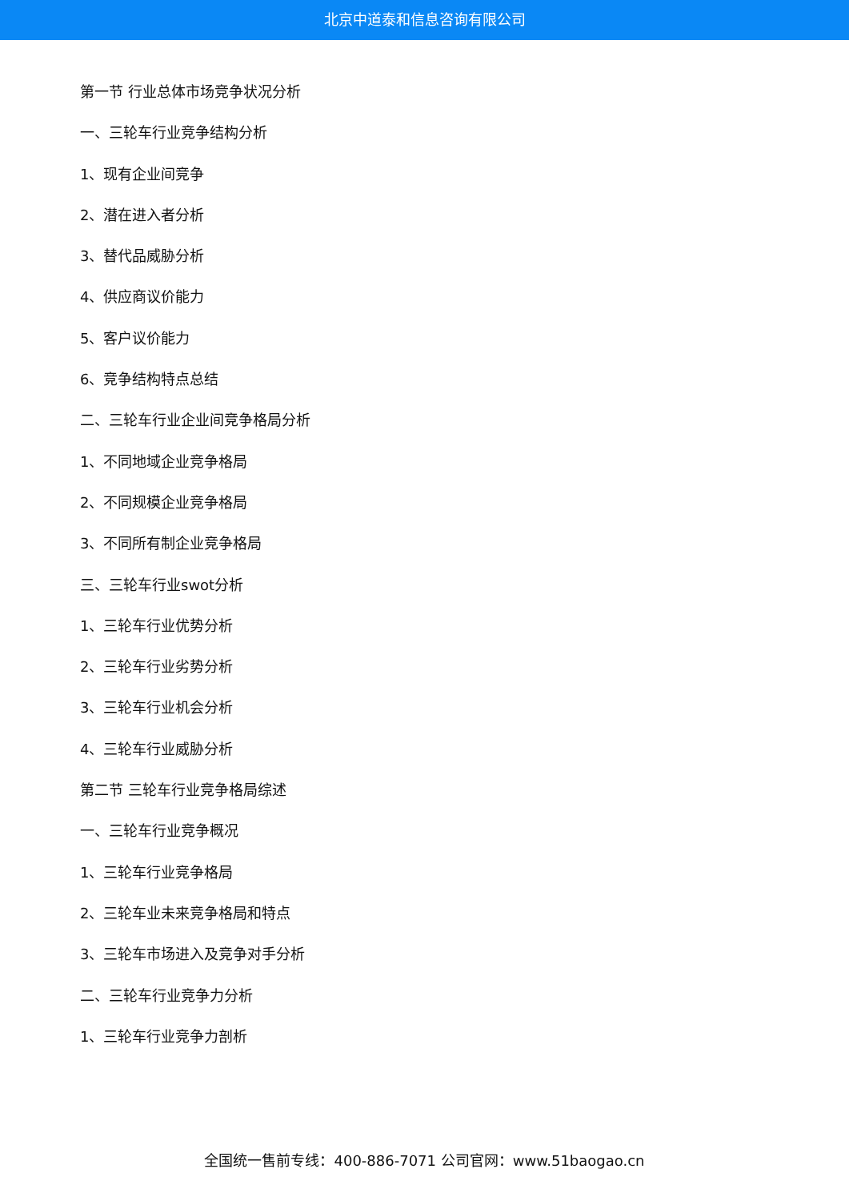北京中道泰和信息咨询有限公司
第一节 行业总体市场竞争状况分析
一、三轮车行业竞争结构分析
1、现有企业间竞争
2、潜在进入者分析
3、替代品威胁分析
4、供应商议价能力
5、客户议价能力
6、竞争结构特点总结
二、三轮车行业企业间竞争格局分析
1、不同地域企业竞争格局
2、不同规模企业竞争格局
3、不同所有制企业竞争格局
三、三轮车行业swot分析
1、三轮车行业优势分析
2、三轮车行业劣势分析
3、三轮车行业机会分析
4、三轮车行业威胁分析
第二节 三轮车行业竞争格局综述
一、三轮车行业竞争概况
1、三轮车行业竞争格局
2、三轮车业未来竞争格局和特点
3、三轮车市场进入及竞争对手分析
二、三轮车行业竞争力分析
1、三轮车行业竞争力剖析
全国统一售前专线：400-886-7071 公司官网：www.51baogao.cn